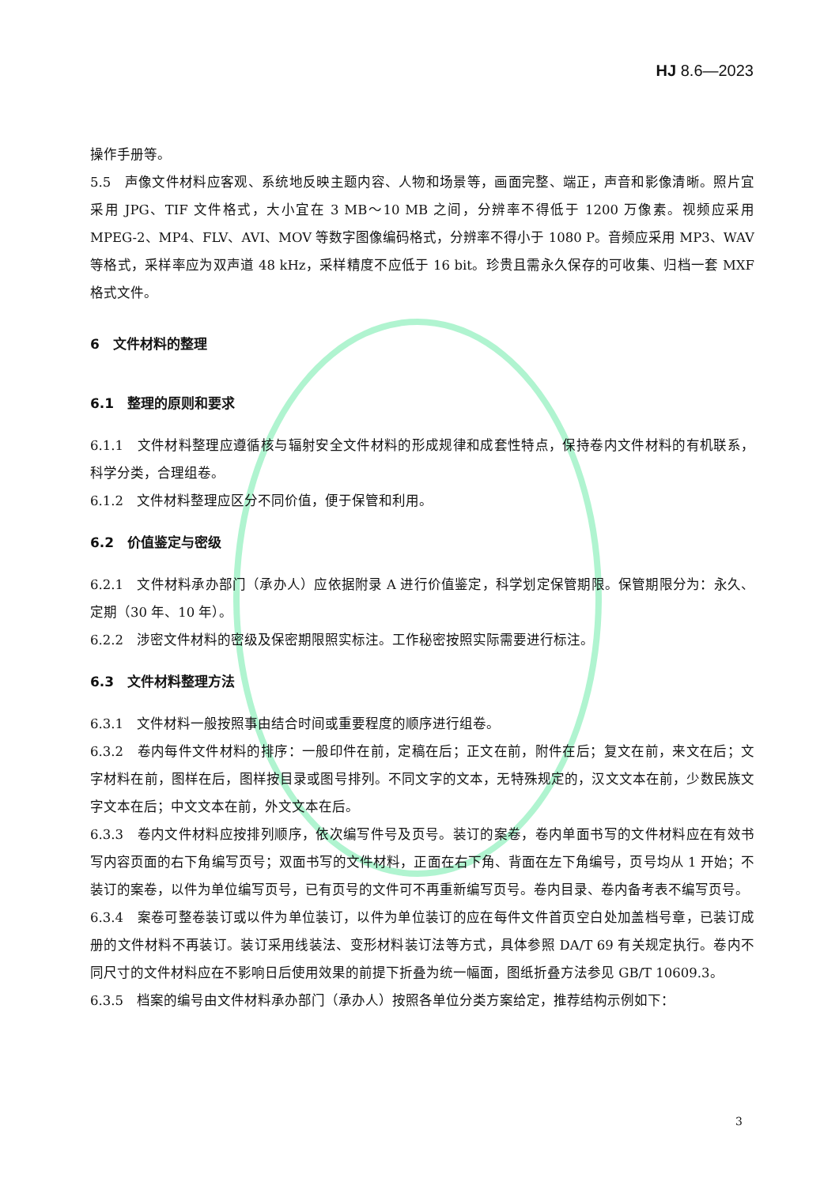HJ 8.6—2023
操作手册等。
5.5　声像文件材料应客观、系统地反映主题内容、人物和场景等，画面完整、端正，声音和影像清晰。照片宜采用 JPG、TIF 文件格式，大小宜在 3 MB～10 MB 之间，分辨率不得低于 1200 万像素。视频应采用 MPEG-2、MP4、FLV、AVI、MOV 等数字图像编码格式，分辨率不得小于 1080 P。音频应采用 MP3、WAV 等格式，采样率应为双声道 48 kHz，采样精度不应低于 16 bit。珍贵且需永久保存的可收集、归档一套 MXF 格式文件。
6　文件材料的整理
6.1　整理的原则和要求
6.1.1　文件材料整理应遵循核与辐射安全文件材料的形成规律和成套性特点，保持卷内文件材料的有机联系，科学分类，合理组卷。
6.1.2　文件材料整理应区分不同价值，便于保管和利用。
6.2　价值鉴定与密级
6.2.1　文件材料承办部门（承办人）应依据附录 A 进行价值鉴定，科学划定保管期限。保管期限分为：永久、定期（30 年、10 年）。
6.2.2　涉密文件材料的密级及保密期限照实标注。工作秘密按照实际需要进行标注。
6.3　文件材料整理方法
6.3.1　文件材料一般按照事由结合时间或重要程度的顺序进行组卷。
6.3.2　卷内每件文件材料的排序：一般印件在前，定稿在后；正文在前，附件在后；复文在前，来文在后；文字材料在前，图样在后，图样按目录或图号排列。不同文字的文本，无特殊规定的，汉文文本在前，少数民族文字文本在后；中文文本在前，外文文本在后。
6.3.3　卷内文件材料应按排列顺序，依次编写件号及页号。装订的案卷，卷内单面书写的文件材料应在有效书写内容页面的右下角编写页号；双面书写的文件材料，正面在右下角、背面在左下角编号，页号均从 1 开始；不装订的案卷，以件为单位编写页号，已有页号的文件可不再重新编写页号。卷内目录、卷内备考表不编写页号。
6.3.4　案卷可整卷装订或以件为单位装订，以件为单位装订的应在每件文件首页空白处加盖档号章，已装订成册的文件材料不再装订。装订采用线装法、变形材料装订法等方式，具体参照 DA/T 69 有关规定执行。卷内不同尺寸的文件材料应在不影响日后使用效果的前提下折叠为统一幅面，图纸折叠方法参见 GB/T 10609.3。
6.3.5　档案的编号由文件材料承办部门（承办人）按照各单位分类方案给定，推荐结构示例如下：
3